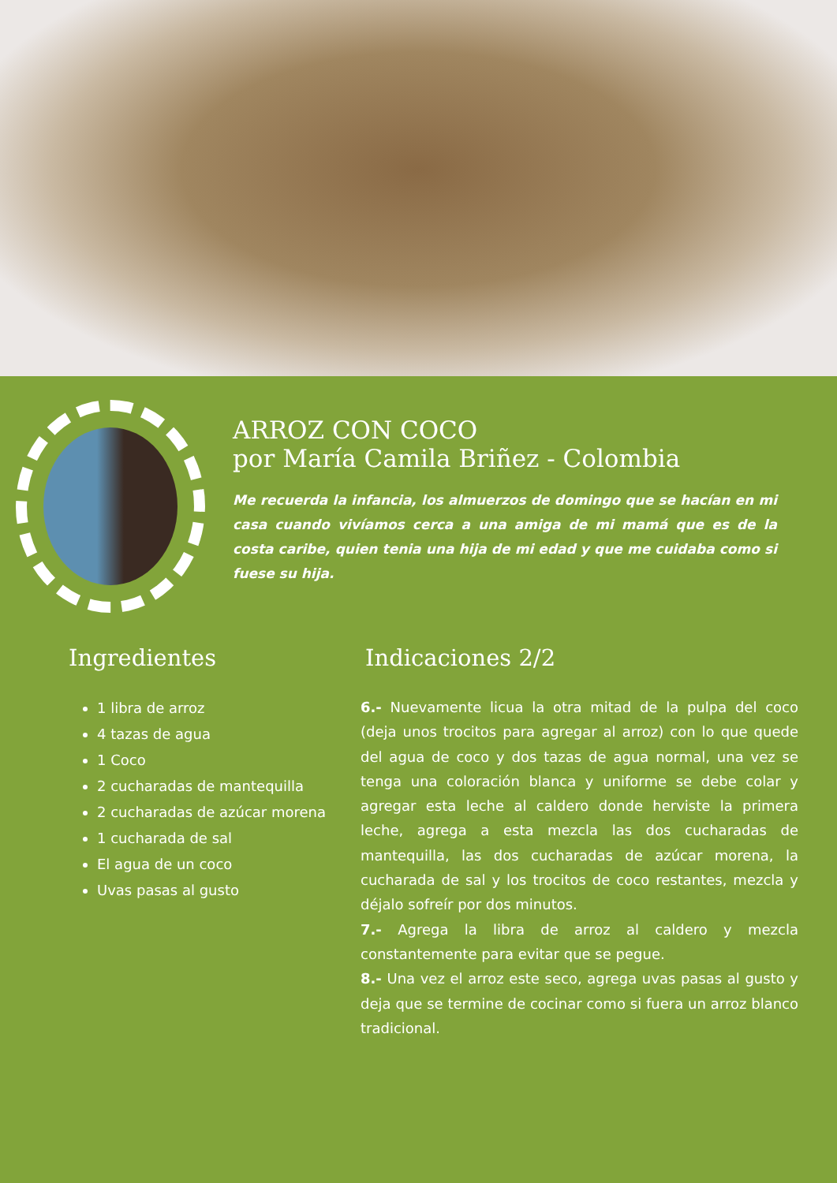ARROZ CON COCO
por María Camila Briñez - Colombia
Me recuerda la infancia, los almuerzos de domingo que se hacían en mi casa cuando vivíamos cerca a una amiga de mi mamá que es de la costa caribe, quien tenia una hija de mi edad y que me cuidaba como si fuese su hija.
Ingredientes
1 libra de arroz
4 tazas de agua
1 Coco
2 cucharadas de mantequilla
2 cucharadas de azúcar morena
1 cucharada de sal
El agua de un coco
Uvas pasas al gusto
Indicaciones 2/2
6.- Nuevamente licua la otra mitad de la pulpa del coco (deja unos trocitos para agregar al arroz) con lo que quede del agua de coco y dos tazas de agua normal, una vez se tenga una coloración blanca y uniforme se debe colar y agregar esta leche al caldero donde herviste la primera leche, agrega a esta mezcla las dos cucharadas de mantequilla, las dos cucharadas de azúcar morena, la cucharada de sal y los trocitos de coco restantes, mezcla y déjalo sofreír por dos minutos.
7.- Agrega la libra de arroz al caldero y mezcla constantemente para evitar que se pegue.
8.- Una vez el arroz este seco, agrega uvas pasas al gusto y deja que se termine de cocinar como si fuera un arroz blanco tradicional.